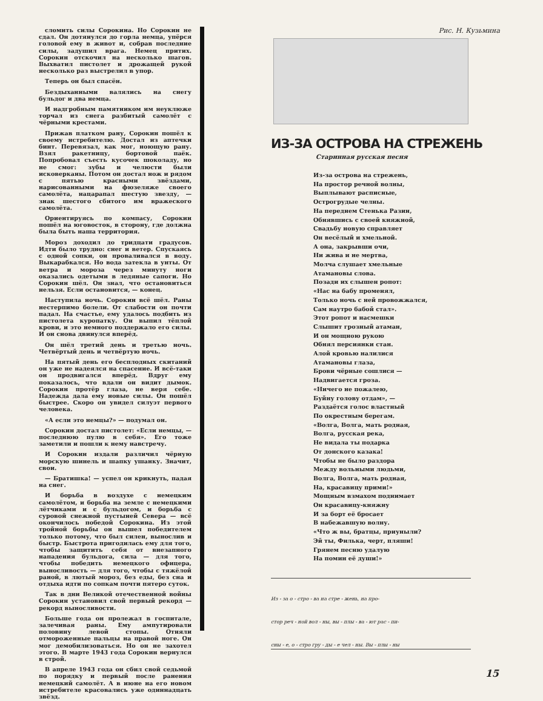сломить силы Сорокина. Но Сорокин не сдал. Он дотянулся до горла немца, упёрся головой ему в живот и, собрав последние силы, задушил врага. Немец притих. Сорокин отскочил на несколько шагов. Выхватил пистолет и дрожащей рукой несколько раз выстрелил в упор.
Теперь он был спасён.
Бездыханными валялись на снегу бульдог и два немца.
И надгробным памятником им неуклюже торчал из снега разбитый самолёт с чёрными крестами.
Прижав платком рану, Сорокин пошёл к своему истребителю. Достал из аптечки бинт. Перевязал, как мог, ноющую рану. Взял ракетницу, бортовой паёк. Попробовал съесть кусочек шоколаду, но не смог: зубы и челюсти были исковерканы. Потом он достал нож и рядом с пятью красными звёздами, нарисованными на фюзеляже своего самолёта, нацарапал шестую звезду, — знак шестого сбитого им вражеского самолёта.
Ориентируясь по компасу, Сорокин пошёл на юговосток, в сторону, где должна была быть наша территория.
Мороз доходил до тридцати градусов. Идти было трудно: снег и ветер. Спускаясь с одной сопки, он проваливался в воду. Выкарабкался. Но вода затекла в унты. От ветра и мороза через минуту ноги оказались одетыми в ледяные сапоги. Но Сорокин шёл. Он знал, что остановиться нельзя. Если остановится, — конец.
Наступила ночь. Сорокин всё шёл. Раны нестерпимо болели. От слабости он почти падал. На счастье, ему удалось подбить из пистолета куропатку. Он выпил тёплой крови, и это немного поддержало его силы. И он снова двинулся вперёд.
Он шёл третий день и третью ночь. Четвёртый день и четвёртую ночь.
На пятый день его бесплодных скитаний он уже не надеялся на спасение. И всё-таки он продвигался вперёд. Вдруг ему показалось, что вдали он видит дымок. Сорокин протёр глаза, не веря себе. Надежда дала ему новые силы. Он пошёл быстрее. Скоро он увидел силуэт первого человека.
«А если это немцы?» — подумал он.
Сорокин достал пистолет: «Если немцы, — последнюю пулю в себя». Его тоже заметили и пошли к нему навстречу.
И Сорокин издали различил чёрную морскую шинель и шапку ушанку. Значит, свои.
— Братишка! — успел он крикнуть, падая на снег.
И борьба в воздухе с немецким самолётом, и борьба на земле с немецкими лётчиками и с бульдогом, и борьба с суровой снежной пустыней Севера — всё окончилось победой Сорокина. Из этой тройной борьбы он вышел победителем только потому, что был силен, вынослив и быстр. Быстрота пригодилась ему для того, чтобы защитить себя от внезапного нападения бульдога, сила — для того, чтобы победить немецкого офицера, выносливость — для того, чтобы с тяжёлой раной, в лютый мороз, без еды, без сна и отдыха идти по сопкам почти пятеро суток.
Так в дни Великой отечественной войны Сорокин установил свой первый рекорд — рекорд выносливости.
Больше года он пролежал в госпитале, залечивая раны. Ему ампутировали половину левой стопы. Отняли отмороженные пальцы на правой ноге. Он мог демобилизоваться. Но он не захотел этого. В марте 1943 года Сорокин вернулся в строй.
В апреле 1943 года он сбил свой седьмой по порядку и первый после ранения немецкий самолёт. А в июне на его новом истребителе красовались уже одиннадцать звёзд.
Рис. Н. Кузьмина
ИЗ-ЗА ОСТРОВА НА СТРЕЖЕНЬ
Старинная русская песня
Из-за острова на стрежень,
На простор речной волны,
Выплывают расписные,
Острогрудые челны.
На переднем Стенька Разин,
Обнявшись с своей княжной,
Свадьбу новую справляет
Он весёлый и хмельной.
А она, закрывши очи,
Ни жива и не мертва,
Молча слушает хмельные
Атамановы слова.
Позади их слышен ропот:
«Нас на бабу променял,
Только ночь с ней провожжался,
Сам наутро бабой стал».
Этот ропот и насмешки
Слышит грозный атаман,
И он мощною рукою
Обнял персиянки стан.
Алой кровью налилися
Атамановы глаза,
Брови чёрные сошлися —
Надвигается гроза.
«Ничего не пожалею,
Буйну голову отдам», —
Раздаётся голос властный
По окрестным берегам.
«Волга, Волга, мать родная,
Волга, русская река,
Не видала ты подарка
От донского казака!
Чтобы не было раздора
Между вольными людьми,
Волга, Волга, мать родная,
На, красавицу прими!»
Мощным взмахом поднимает
Он красавицу-княжну
И за борт её бросает
В набежавшую волну.
«Что ж вы, братцы, приуныли?
Эй ты, Филька, черт, пляши!
Грянем песню удалую
На помин её души!»
Из - за о - стро - ва на стре - жень, на про-
стор реч - ной вол - ны, вы - плы - ва - ют рас - пи-
сны - е, о - стро гру - ды - е чел - ны. Вы - плы - ны
15